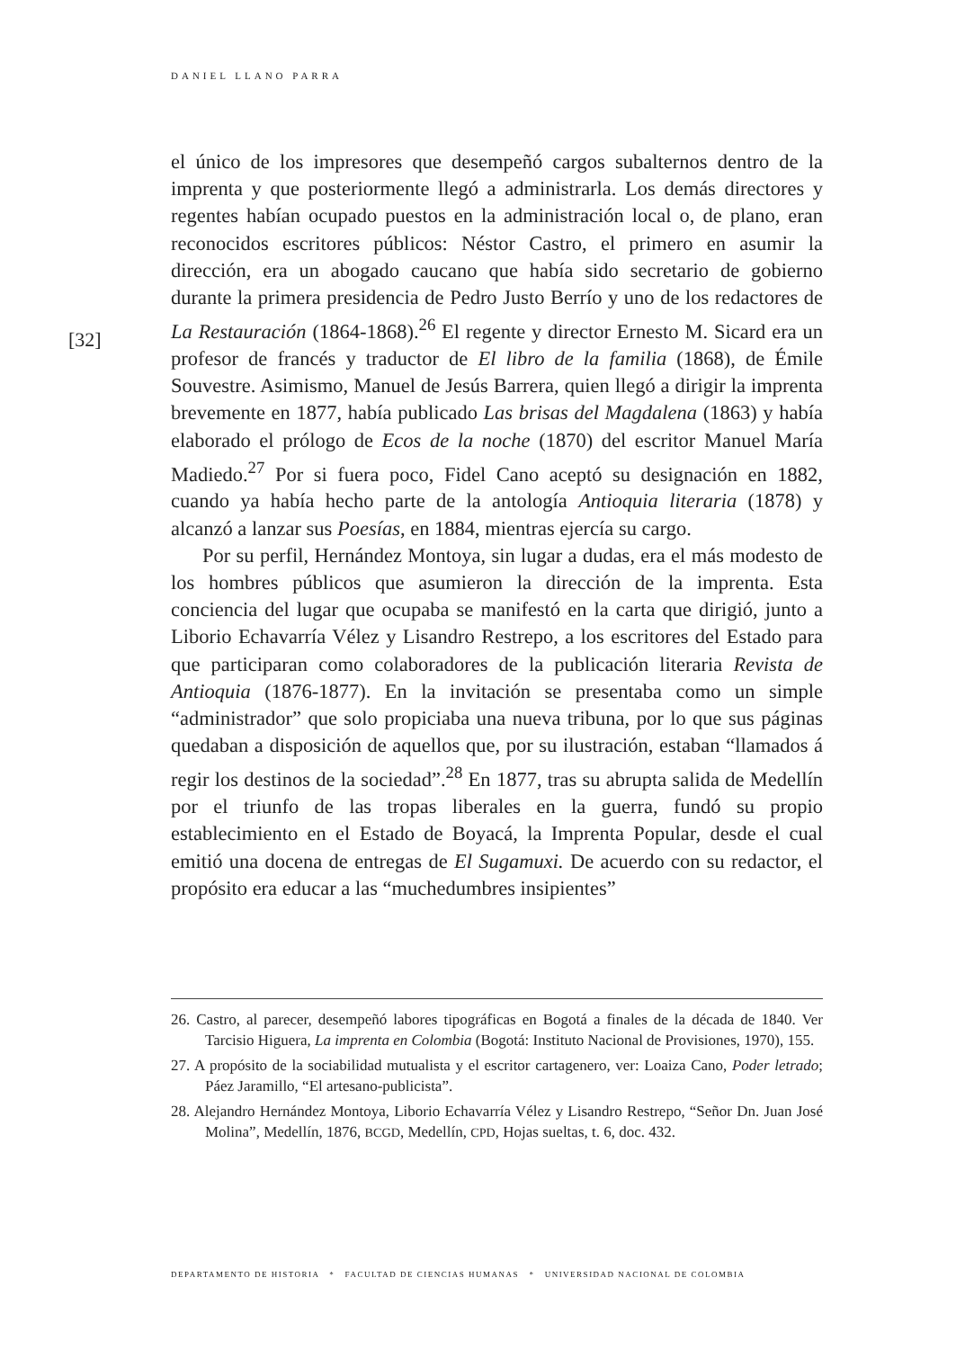DANIEL LLANO PARRA
[32]
el único de los impresores que desempeñó cargos subalternos dentro de la imprenta y que posteriormente llegó a administrarla. Los demás directores y regentes habían ocupado puestos en la administración local o, de plano, eran reconocidos escritores públicos: Néstor Castro, el primero en asumir la dirección, era un abogado caucano que había sido secretario de gobierno durante la primera presidencia de Pedro Justo Berrío y uno de los redactores de La Restauración (1864-1868).<sup>26</sup> El regente y director Ernesto M. Sicard era un profesor de francés y traductor de El libro de la familia (1868), de Émile Souvestre. Asimismo, Manuel de Jesús Barrera, quien llegó a dirigir la imprenta brevemente en 1877, había publicado Las brisas del Magdalena (1863) y había elaborado el prólogo de Ecos de la noche (1870) del escritor Manuel María Madiedo.<sup>27</sup> Por si fuera poco, Fidel Cano aceptó su designación en 1882, cuando ya había hecho parte de la antología Antioquia literaria (1878) y alcanzó a lanzar sus Poesías, en 1884, mientras ejercía su cargo.
Por su perfil, Hernández Montoya, sin lugar a dudas, era el más modesto de los hombres públicos que asumieron la dirección de la imprenta. Esta conciencia del lugar que ocupaba se manifestó en la carta que dirigió, junto a Liborio Echavarría Vélez y Lisandro Restrepo, a los escritores del Estado para que participaran como colaboradores de la publicación literaria Revista de Antioquia (1876-1877). En la invitación se presentaba como un simple “administrador” que solo propiciaba una nueva tribuna, por lo que sus páginas quedaban a disposición de aquellos que, por su ilustración, estaban “llamados á regir los destinos de la sociedad”.<sup>28</sup> En 1877, tras su abrupta salida de Medellín por el triunfo de las tropas liberales en la guerra, fundó su propio establecimiento en el Estado de Boyacá, la Imprenta Popular, desde el cual emitió una docena de entregas de El Sugamuxi. De acuerdo con su redactor, el propósito era educar a las “muchedumbres insipientes”
26. Castro, al parecer, desempeñó labores tipográficas en Bogotá a finales de la década de 1840. Ver Tarcisio Higuera, La imprenta en Colombia (Bogotá: Instituto Nacional de Provisiones, 1970), 155.
27. A propósito de la sociabilidad mutualista y el escritor cartagenero, ver: Loaiza Cano, Poder letrado; Páez Jaramillo, “El artesano-publicista”.
28. Alejandro Hernández Montoya, Liborio Echavarría Vélez y Lisandro Restrepo, “Señor Dn. Juan José Molina”, Medellín, 1876, BCGD, Medellín, CPD, Hojas sueltas, t. 6, doc. 432.
DEPARTAMENTO DE HISTORIA * FACULTAD DE CIENCIAS HUMANAS * UNIVERSIDAD NACIONAL DE COLOMBIA